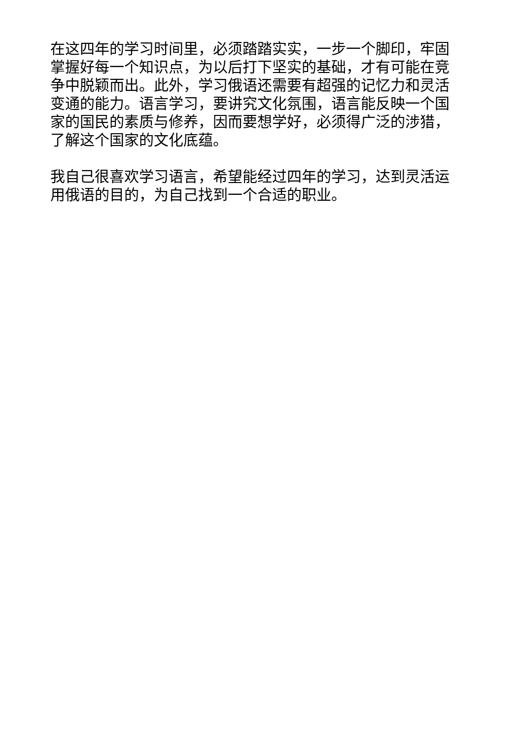在这四年的学习时间里，必须踏踏实实，一步一个脚印，牢固掌握好每一个知识点，为以后打下坚实的基础，才有可能在竞争中脱颖而出。此外，学习俄语还需要有超强的记忆力和灵活变通的能力。语言学习，要讲究文化氛围，语言能反映一个国家的国民的素质与修养，因而要想学好，必须得广泛的涉猎，了解这个国家的文化底蕴。
我自己很喜欢学习语言，希望能经过四年的学习，达到灵活运用俄语的目的，为自己找到一个合适的职业。